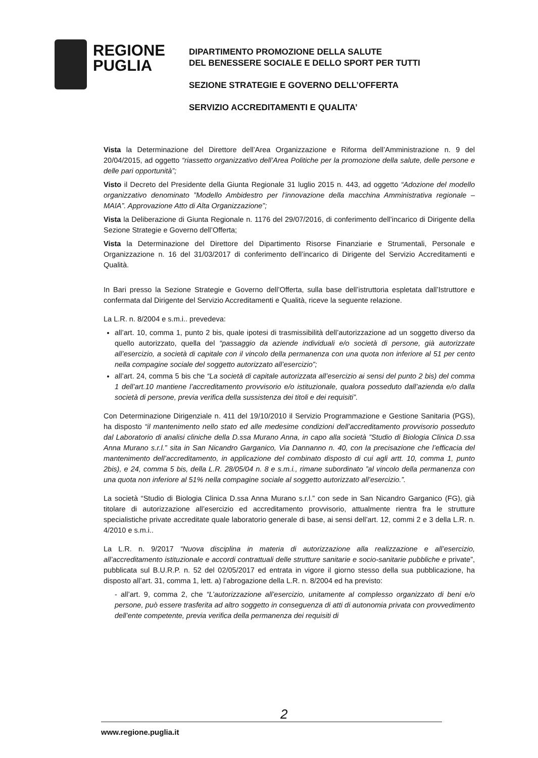REGIONE
PUGLIA
DIPARTIMENTO PROMOZIONE DELLA SALUTE
DEL BENESSERE SOCIALE E DELLO SPORT PER TUTTI
SEZIONE STRATEGIE E GOVERNO DELL’OFFERTA
SERVIZIO ACCREDITAMENTI E QUALITA’
Vista la Determinazione del Direttore dell’Area Organizzazione e Riforma dell’Amministrazione n. 9 del 20/04/2015, ad oggetto “riassetto organizzativo dell’Area Politiche per la promozione della salute, delle persone e delle pari opportunità”;
Visto il Decreto del Presidente della Giunta Regionale 31 luglio 2015 n. 443, ad oggetto “Adozione del modello organizzativo denominato ”Modello Ambidestro per l’innovazione della macchina Amministrativa regionale – MAIA”. Approvazione Atto di Alta Organizzazione”;
Vista la Deliberazione di Giunta Regionale n. 1176 del 29/07/2016, di conferimento dell’incarico di Dirigente della Sezione Strategie e Governo dell’Offerta;
Vista la Determinazione del Direttore del Dipartimento Risorse Finanziarie e Strumentali, Personale e Organizzazione n. 16 del 31/03/2017 di conferimento dell’incarico di Dirigente del Servizio Accreditamenti e Qualità.
In Bari presso la Sezione Strategie e Governo dell’Offerta, sulla base dell’istruttoria espletata dall’Istruttore e confermata dal Dirigente del Servizio Accreditamenti e Qualità, riceve la seguente relazione.
La L.R. n. 8/2004 e s.m.i.. prevedeva:
all’art. 10, comma 1, punto 2 bis, quale ipotesi di trasmissibilità dell’autorizzazione ad un soggetto diverso da quello autorizzato, quella del “passaggio da aziende individuali e/o società di persone, già autorizzate all’esercizio, a società di capitale con il vincolo della permanenza con una quota non inferiore al 51 per cento nella compagine sociale del soggetto autorizzato all’esercizio”;
all’art. 24, comma 5 bis che “La società di capitale autorizzata all’esercizio ai sensi del punto 2 bis) del comma 1 dell’art.10 mantiene l’accreditamento provvisorio e/o istituzionale, qualora posseduto dall’azienda e/o dalla società di persone, previa verifica della sussistenza dei titoli e dei requisiti”.
Con Determinazione Dirigenziale n. 411 del 19/10/2010 il Servizio Programmazione e Gestione Sanitaria (PGS), ha disposto “il mantenimento nello stato ed alle medesime condizioni dell’accreditamento provvisorio posseduto dal Laboratorio di analisi cliniche della D.ssa Murano Anna, in capo alla società ”Studio di Biologia Clinica D.ssa Anna Murano s.r.l.” sita in San Nicandro Garganico, Via Dannanno n. 40, con la precisazione che l’efficacia del mantenimento dell’accreditamento, in applicazione del combinato disposto di cui agli artt. 10, comma 1, punto 2bis), e 24, comma 5 bis, della L.R. 28/05/04 n. 8 e s.m.i., rimane subordinato ”al vincolo della permanenza con una quota non inferiore al 51% nella compagine sociale al soggetto autorizzato all’esercizio.”.
La società “Studio di Biologia Clinica D.ssa Anna Murano s.r.l.” con sede in San Nicandro Garganico (FG), già titolare di autorizzazione all’esercizio ed accreditamento provvisorio, attualmente rientra fra le strutture specialistiche private accreditate quale laboratorio generale di base, ai sensi dell’art. 12, commi 2 e 3 della L.R. n. 4/2010 e s.m.i..
La L.R. n. 9/2017 “Nuova disciplina in materia di autorizzazione alla realizzazione e all’esercizio, all’accreditamento istituzionale e accordi contrattuali delle strutture sanitarie e socio-sanitarie pubbliche e private”, pubblicata sul B.U.R.P. n. 52 del 02/05/2017 ed entrata in vigore il giorno stesso della sua pubblicazione, ha disposto all’art. 31, comma 1, lett. a) l’abrogazione della L.R. n. 8/2004 ed ha previsto:
- all’art. 9, comma 2, che “L’autorizzazione all’esercizio, unitamente al complesso organizzato di beni e/o persone, può essere trasferita ad altro soggetto in conseguenza di atti di autonomia privata con provvedimento dell’ente competente, previa verifica della permanenza dei requisiti di
2
www.regione.puglia.it